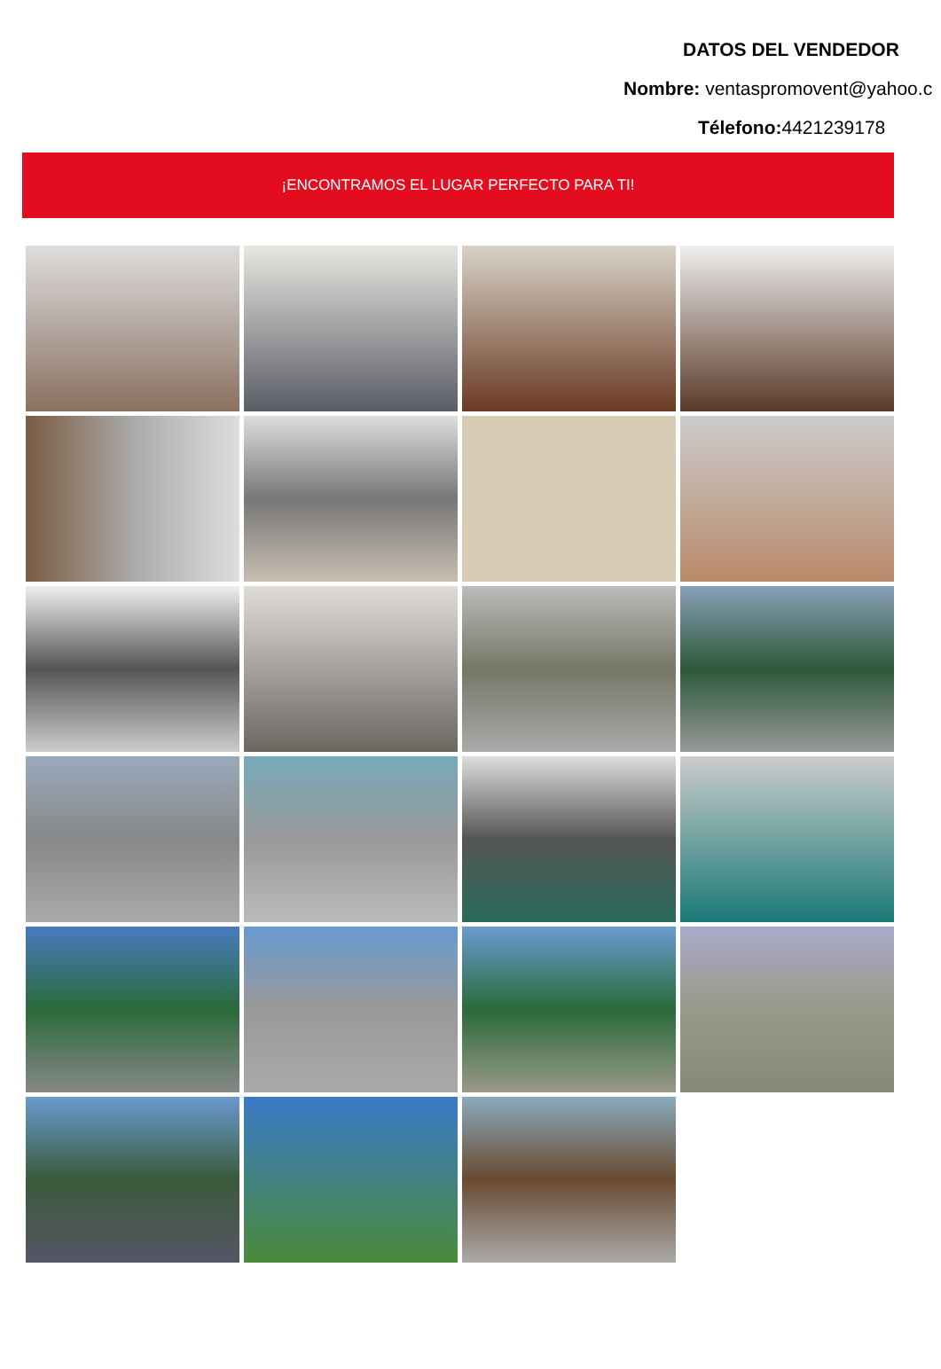DATOS DEL VENDEDOR
Nombre: ventaspromovent@yahoo.c
Télefono: 4421239178
¡ENCONTRAMOS EL LUGAR PERFECTO PARA TI!